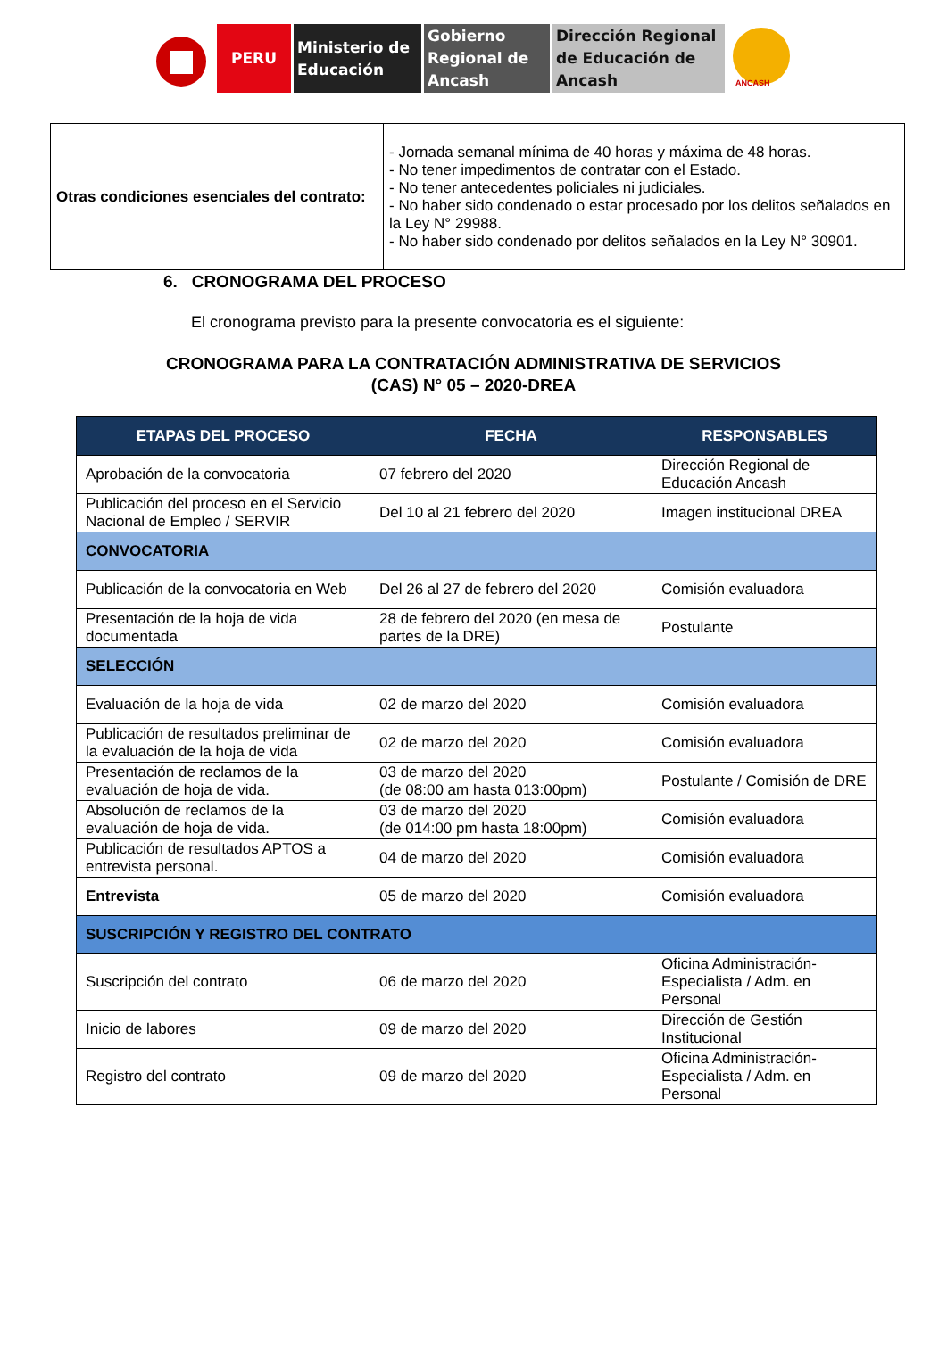PERU Ministerio de Educación
Gobierno Regional de Ancash
Dirección Regional de Educación de Ancash
ANCASH
| Otras condiciones esenciales del contrato: | - Jornada semanal mínima de 40 horas y máxima de 48 horas. - No tener impedimentos de contratar con el Estado. - No tener antecedentes policiales ni judiciales. - No haber sido condenado o estar procesado por los delitos señalados en la Ley N° 29988. - No haber sido condenado por delitos señalados en la Ley N° 30901. |
6. CRONOGRAMA DEL PROCESO
El cronograma previsto para la presente convocatoria es el siguiente:
CRONOGRAMA PARA LA CONTRATACIÓN ADMINISTRATIVA DE SERVICIOS
(CAS) N° 05 – 2020-DREA
| ETAPAS DEL PROCESO | FECHA | RESPONSABLES |
| --- | --- | --- |
| Aprobación de la convocatoria | 07 febrero del 2020 | Dirección Regional de Educación Ancash |
| Publicación del proceso en el Servicio Nacional de Empleo / SERVIR | Del 10 al 21 febrero del 2020 | Imagen institucional DREA |
| CONVOCATORIA | | |
| Publicación de la convocatoria en Web | Del 26 al 27 de febrero del 2020 | Comisión evaluadora |
| Presentación de la hoja de vida documentada | 28 de febrero del 2020 (en mesa de partes de la DRE) | Postulante |
| SELECCIÓN | | |
| Evaluación de la hoja de vida | 02 de marzo del 2020 | Comisión evaluadora |
| Publicación de resultados preliminar de la evaluación de la hoja de vida | 02 de marzo del 2020 | Comisión evaluadora |
| Presentación de reclamos de la evaluación de hoja de vida. | 03 de marzo del 2020 (de 08:00 am hasta 013:00pm) | Postulante / Comisión de DRE |
| Absolución de reclamos de la evaluación de hoja de vida. | 03 de marzo del 2020 (de 014:00 pm hasta 18:00pm) | Comisión evaluadora |
| Publicación de resultados APTOS a entrevista personal. | 04 de marzo del 2020 | Comisión evaluadora |
| Entrevista | 05 de marzo del 2020 | Comisión evaluadora |
| SUSCRIPCIÓN Y REGISTRO DEL CONTRATO | | |
| Suscripción del contrato | 06 de marzo del 2020 | Oficina Administración-Especialista / Adm. en Personal |
| Inicio de labores | 09 de marzo del 2020 | Dirección de Gestión Institucional |
| Registro del contrato | 09 de marzo del 2020 | Oficina Administración-Especialista / Adm. en Personal |